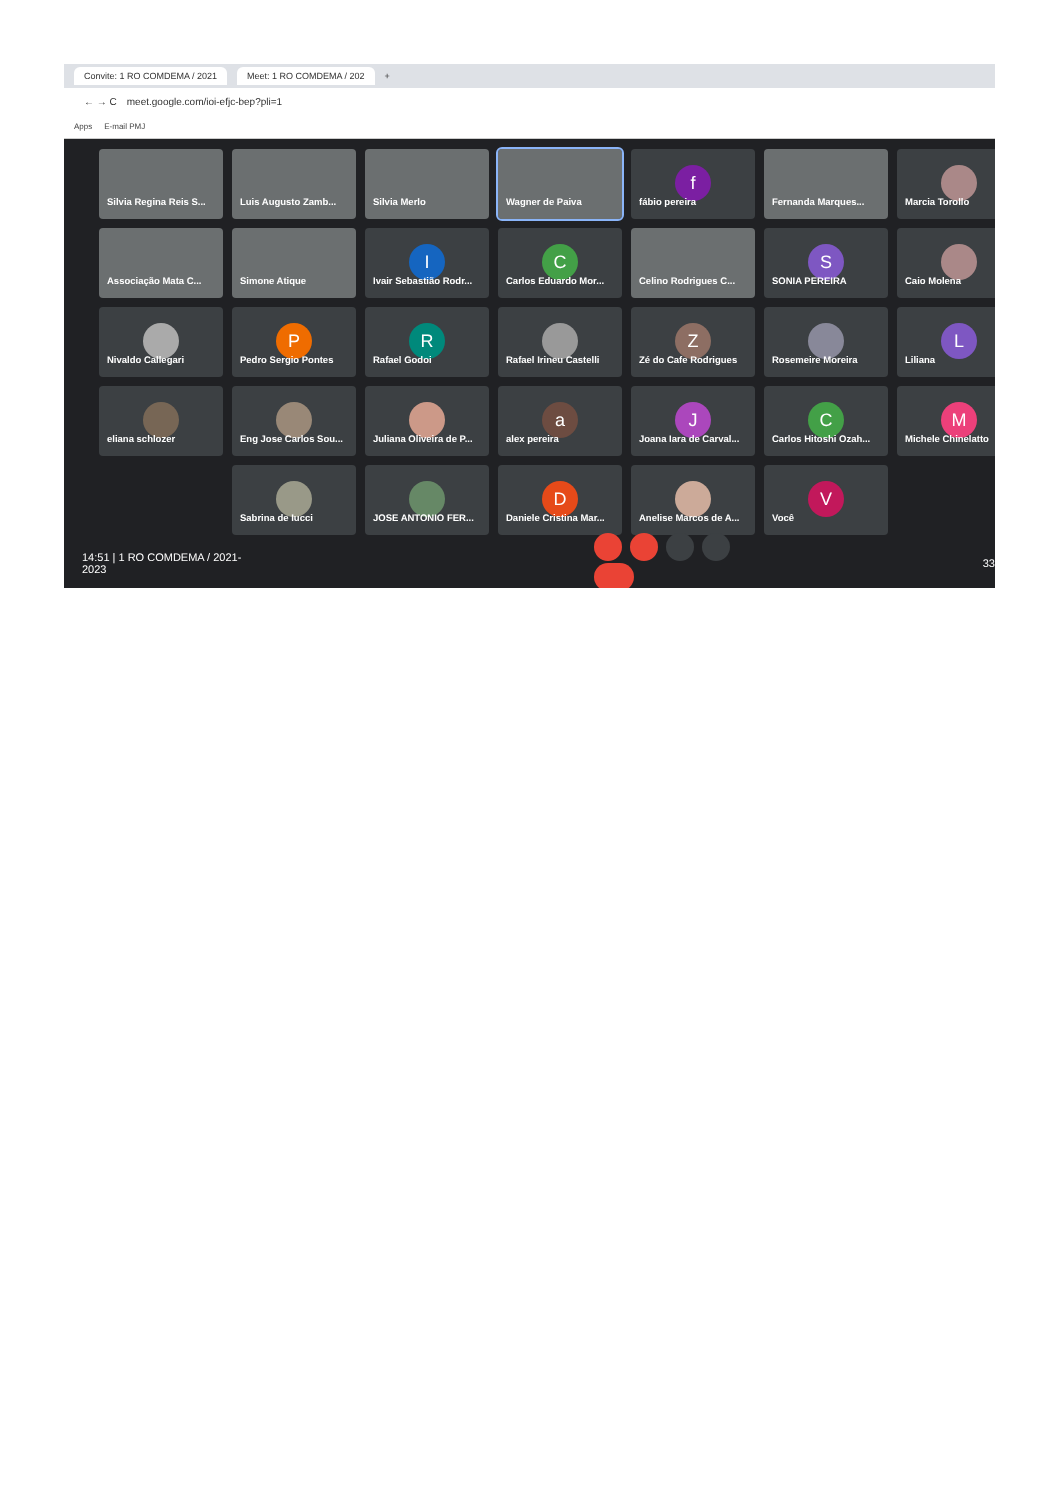Convite: 1 RO COMDEMA / 2021 Meet: 1 RO COMDEMA / 202 +
← → C meet.google.com/ioi-efjc-bep?pli=1
Apps E-mail PMJ
Silvia Regina Reis S...
Luis Augusto Zamb...
Silvia Merlo
Wagner de Paiva
f
fábio pereira
Fernanda Marques...
Marcia Torollo
Associação Mata C...
Simone Atique
I
Ivair Sebastião Rodr...
C
Carlos Eduardo Mor...
Celino Rodrigues C...
S
SONIA PEREIRA
Caio Molena
Nivaldo Callegari
P
Pedro Sergio Pontes
R
Rafael Godoi
Rafael Irineu Castelli
Z
Zé do Cafe Rodrigues
Rosemeire Moreira
L
Liliana
eliana schlozer
Eng Jose Carlos Sou...
Juliana Oliveira de P...
a
alex pereira
J
Joana Iara de Carval...
C
Carlos Hitoshi Ozah...
M
Michele Chinelatto
Sabrina de Iucci
JOSE ANTONIO FER...
D
Daniele Cristina Mar...
Anelise Marcos de A...
V
Você
14:51 | 1 RO COMDEMA / 2021-2023 33